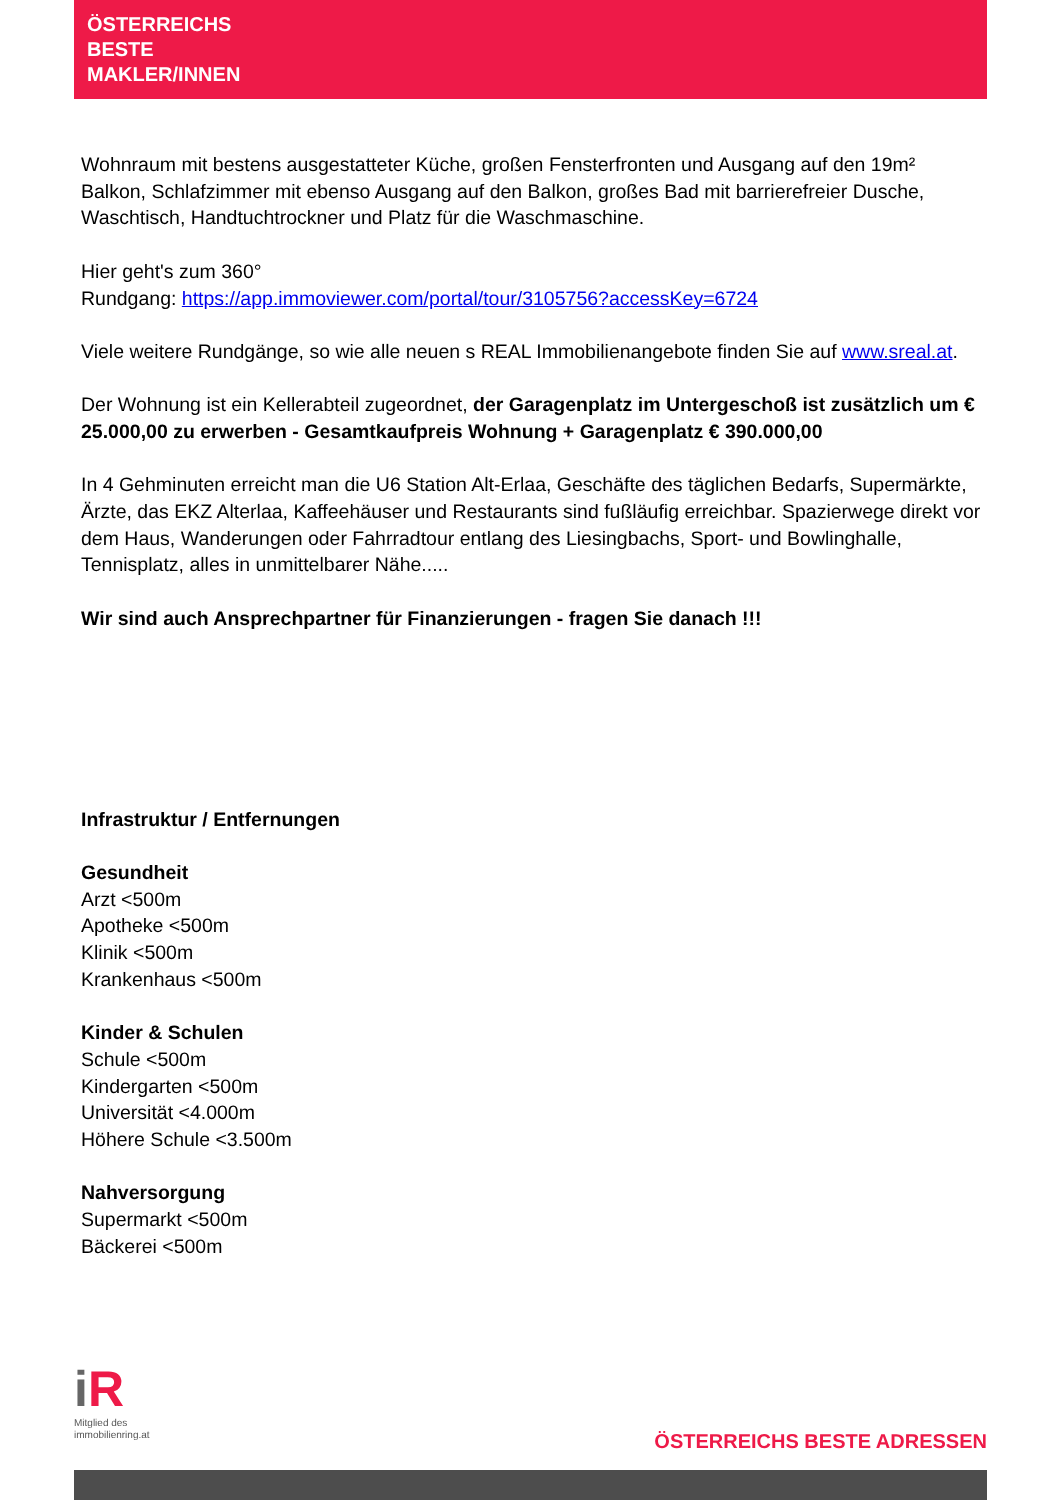ÖSTERREICHS
BESTE
MAKLER/INNEN
Wohnraum mit bestens ausgestatteter Küche, großen Fensterfronten und Ausgang auf den 19m² Balkon, Schlafzimmer mit ebenso Ausgang auf den Balkon, großes Bad mit barrierefreier Dusche, Waschtisch, Handtuchtrockner und Platz für die Waschmaschine.
Hier geht's zum 360°
Rundgang: https://app.immoviewer.com/portal/tour/3105756?accessKey=6724
Viele weitere Rundgänge, so wie alle neuen s REAL Immobilienangebote finden Sie auf www.sreal.at.
Der Wohnung ist ein Kellerabteil zugeordnet, der Garagenplatz im Untergeschoß ist zusätzlich um € 25.000,00 zu erwerben - Gesamtkaufpreis Wohnung + Garagenplatz € 390.000,00
In 4 Gehminuten erreicht man die U6 Station Alt-Erlaa, Geschäfte des täglichen Bedarfs, Supermärkte, Ärzte, das EKZ Alterlaa, Kaffeehäuser und Restaurants sind fußläufig erreichbar. Spazierwege direkt vor dem Haus, Wanderungen oder Fahrradtour entlang des Liesingbachs, Sport- und Bowlinghalle, Tennisplatz, alles in unmittelbarer Nähe.....
Wir sind auch Ansprechpartner für Finanzierungen - fragen Sie danach !!!
Infrastruktur / Entfernungen
Gesundheit
Arzt <500m
Apotheke <500m
Klinik <500m
Krankenhaus <500m
Kinder & Schulen
Schule <500m
Kindergarten <500m
Universität <4.000m
Höhere Schule <3.500m
Nahversorgung
Supermarkt <500m
Bäckerei <500m
iR
Mitglied des
immobilienring.at
ÖSTERREICHS BESTE ADRESSEN